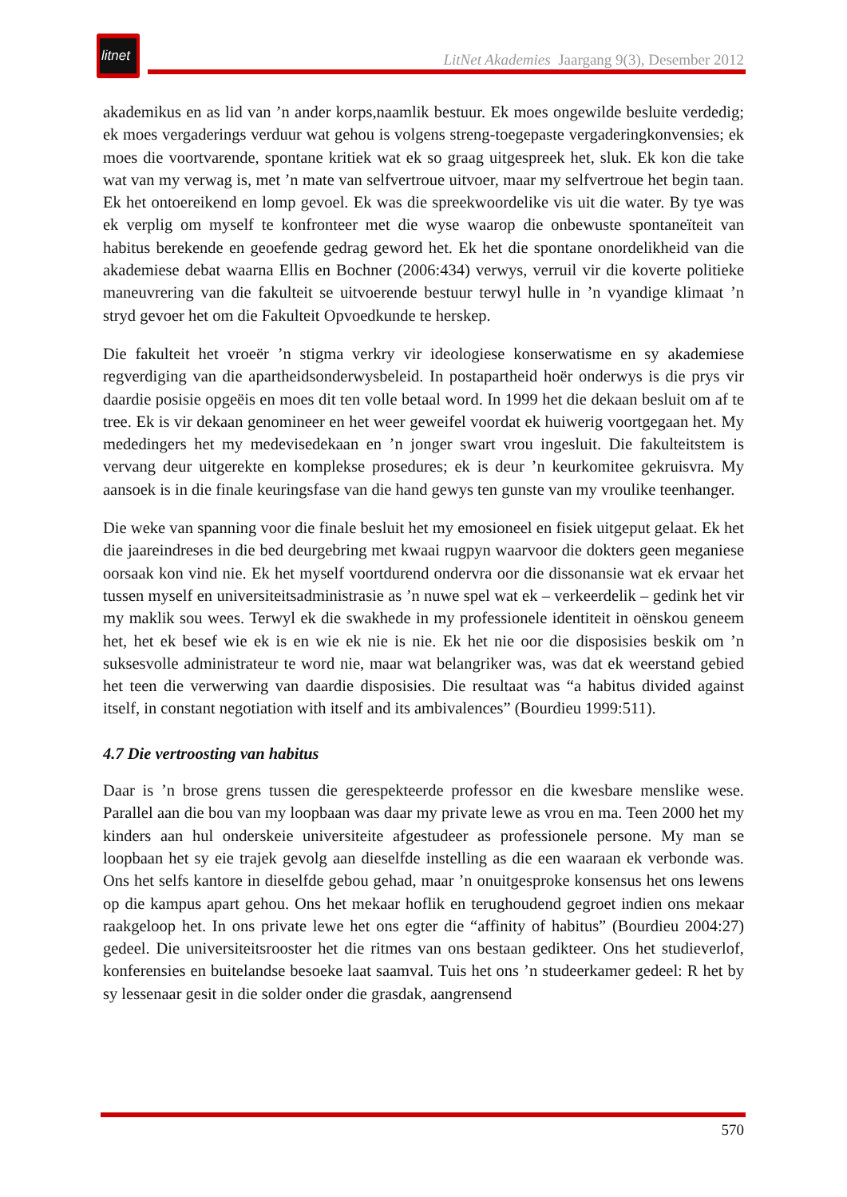litnet
LitNet Akademies Jaargang 9(3), Desember 2012
akademikus en as lid van ’n ander korps,naamlik bestuur. Ek moes ongewilde besluite verdedig; ek moes vergaderings verduur wat gehou is volgens streng-toegepaste vergaderingkonvensies; ek moes die voortvarende, spontane kritiek wat ek so graag uitgespreek het, sluk. Ek kon die take wat van my verwag is, met ’n mate van selfvertroue uitvoer, maar my selfvertroue het begin taan. Ek het ontoereikend en lomp gevoel. Ek was die spreekwoordelike vis uit die water. By tye was ek verplig om myself te konfronteer met die wyse waarop die onbewuste spontaneïteit van habitus berekende en geoefende gedrag geword het. Ek het die spontane onordelikheid van die akademiese debat waarna Ellis en Bochner (2006:434) verwys, verruil vir die koverte politieke maneuvrering van die fakulteit se uitvoerende bestuur terwyl hulle in ’n vyandige klimaat ’n stryd gevoer het om die Fakulteit Opvoedkunde te herskep.
Die fakulteit het vroeër ’n stigma verkry vir ideologiese konserwatisme en sy akademiese regverdiging van die apartheidsonderwysbeleid. In postapartheid hoër onderwys is die prys vir daardie posisie opgeëis en moes dit ten volle betaal word. In 1999 het die dekaan besluit om af te tree. Ek is vir dekaan genomineer en het weer geweifel voordat ek huiwerig voortgegaan het. My mededingers het my medevisedekaan en ’n jonger swart vrou ingesluit. Die fakulteitstem is vervang deur uitgerekte en komplekse prosedures; ek is deur ’n keurkomitee gekruisvra. My aansoek is in die finale keuringsfase van die hand gewys ten gunste van my vroulike teenhanger.
Die weke van spanning voor die finale besluit het my emosioneel en fisiek uitgeput gelaat. Ek het die jaareindreses in die bed deurgebring met kwaai rugpyn waarvoor die dokters geen meganiese oorsaak kon vind nie. Ek het myself voortdurend ondervra oor die dissonansie wat ek ervaar het tussen myself en universiteitsadministrasie as ’n nuwe spel wat ek – verkeerdelik – gedink het vir my maklik sou wees. Terwyl ek die swakhede in my professionele identiteit in oënskou geneem het, het ek besef wie ek is en wie ek nie is nie. Ek het nie oor die disposisies beskik om ’n suksesvolle administrateur te word nie, maar wat belangriker was, was dat ek weerstand gebied het teen die verwerwing van daardie disposisies. Die resultaat was “a habitus divided against itself, in constant negotiation with itself and its ambivalences” (Bourdieu 1999:511).
4.7 Die vertroosting van habitus
Daar is ’n brose grens tussen die gerespekteerde professor en die kwesbare menslike wese. Parallel aan die bou van my loopbaan was daar my private lewe as vrou en ma. Teen 2000 het my kinders aan hul onderskeie universiteite afgestudeer as professionele persone. My man se loopbaan het sy eie trajek gevolg aan dieselfde instelling as die een waaraan ek verbonde was. Ons het selfs kantore in dieselfde gebou gehad, maar ’n onuitgesproke konsensus het ons lewens op die kampus apart gehou. Ons het mekaar hoflik en terughoudend gegroet indien ons mekaar raakgeloop het. In ons private lewe het ons egter die “affinity of habitus” (Bourdieu 2004:27) gedeel. Die universiteitsrooster het die ritmes van ons bestaan gedikteer. Ons het studieverlof, konferensies en buitelandse besoeke laat saamval. Tuis het ons ’n studeerkamer gedeel: R het by sy lessenaar gesit in die solder onder die grasdak, aangrensend
570